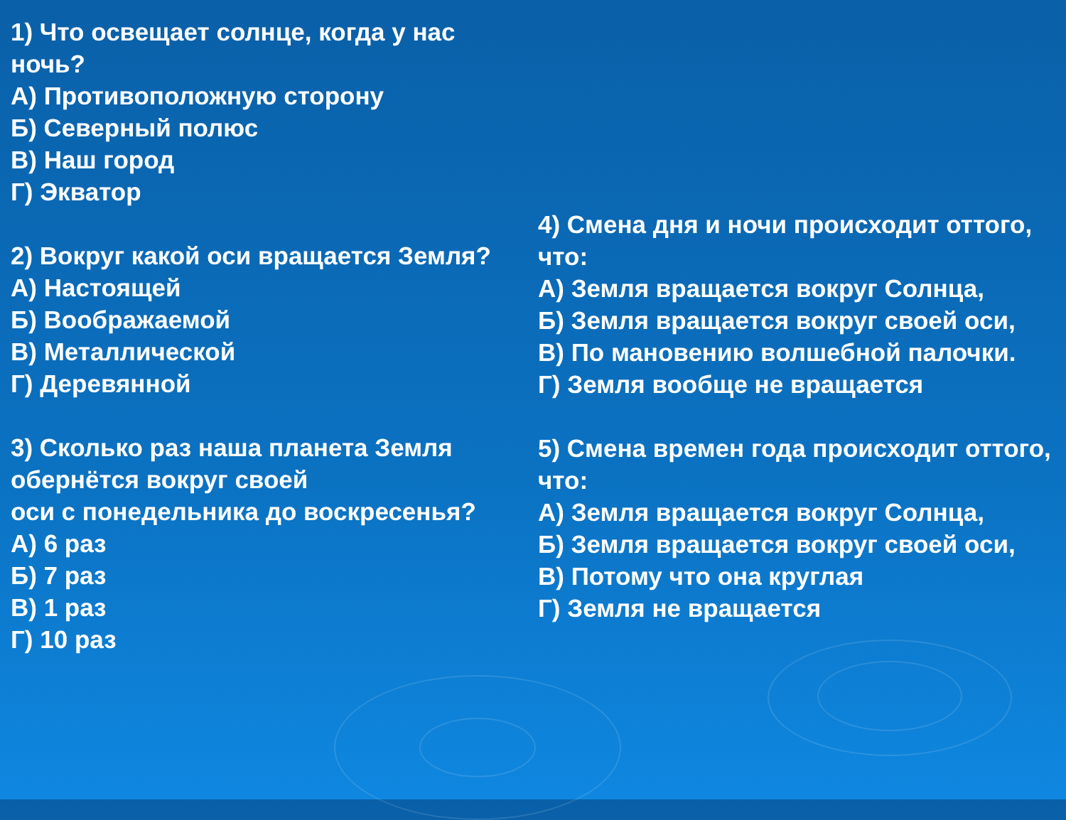1) Что освещает солнце, когда у нас ночь?
А) Противоположную сторону
Б) Северный полюс
В) Наш город
Г) Экватор
2) Вокруг какой оси вращается Земля?
А) Настоящей
Б) Воображаемой
В) Металлической
Г) Деревянной
3) Сколько раз наша планета Земля обернётся вокруг своей
оси с понедельника до воскресенья?
А) 6 раз
Б) 7 раз
В) 1 раз
Г) 10 раз
4) Смена дня и ночи происходит оттого, что:
А) Земля вращается вокруг Солнца,
Б) Земля вращается вокруг своей оси,
В) По мановению волшебной палочки.
Г) Земля вообще не вращается
5) Смена времен года происходит оттого, что:
А) Земля вращается вокруг Солнца,
Б) Земля вращается вокруг своей оси,
В) Потому что она круглая
Г) Земля не вращается